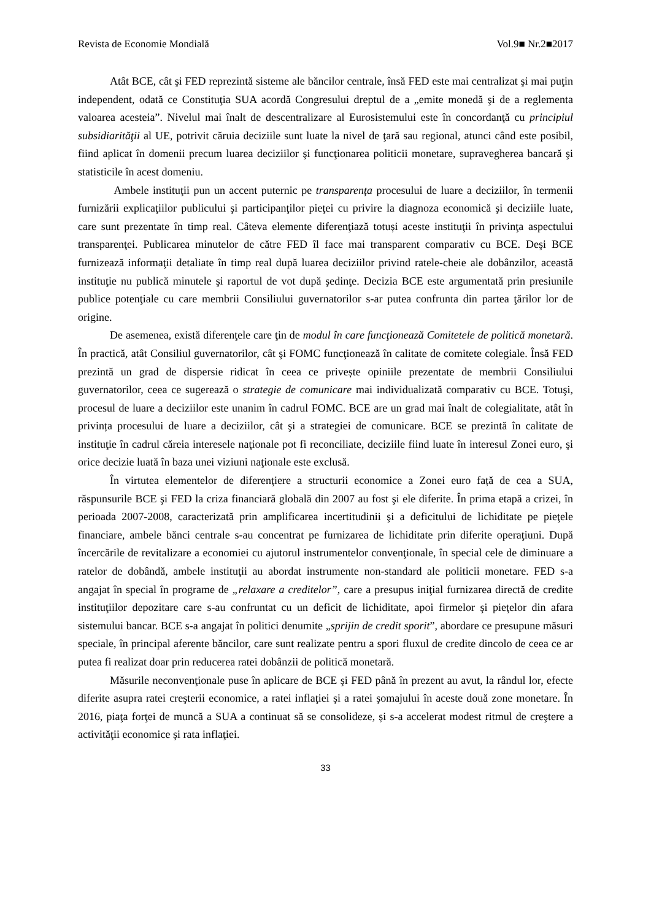Revista de Economie Mondială Vol.9■ Nr.2■2017
Atât BCE, cât şi FED reprezintă sisteme ale băncilor centrale, însă FED este mai centralizat şi mai puţin independent, odată ce Constituţia SUA acordă Congresului dreptul de a „emite monedă şi de a reglementa valoarea acesteia”. Nivelul mai înalt de descentralizare al Eurosistemului este în concordanţă cu principiul subsidiarităţii al UE, potrivit căruia deciziile sunt luate la nivel de ţară sau regional, atunci când este posibil, fiind aplicat în domenii precum luarea deciziilor şi funcţionarea politicii monetare, supravegherea bancară şi statisticile în acest domeniu.
Ambele instituţii pun un accent puternic pe transparenţa procesului de luare a deciziilor, în termenii furnizării explicaţiilor publicului şi participanţilor pieţei cu privire la diagnoza economică şi deciziile luate, care sunt prezentate în timp real. Câteva elemente diferenţiază totuși aceste instituţii în privinţa aspectului transparenţei. Publicarea minutelor de către FED îl face mai transparent comparativ cu BCE. Deşi BCE furnizează informaţii detaliate în timp real după luarea deciziilor privind ratele-cheie ale dobânzilor, această instituţie nu publică minutele şi raportul de vot după şedinţe. Decizia BCE este argumentată prin presiunile publice potenţiale cu care membrii Consiliului guvernatorilor s-ar putea confrunta din partea ţărilor lor de origine.
De asemenea, există diferenţele care ţin de modul în care funcţionează Comitetele de politică monetară. În practică, atât Consiliul guvernatorilor, cât şi FOMC funcţionează în calitate de comitete colegiale. Însă FED prezintă un grad de dispersie ridicat în ceea ce privește opiniile prezentate de membrii Consiliului guvernatorilor, ceea ce sugerează o strategie de comunicare mai individualizată comparativ cu BCE. Totuşi, procesul de luare a deciziilor este unanim în cadrul FOMC. BCE are un grad mai înalt de colegialitate, atât în privința procesului de luare a deciziilor, cât şi a strategiei de comunicare. BCE se prezintă în calitate de instituţie în cadrul căreia interesele naţionale pot fi reconciliate, deciziile fiind luate în interesul Zonei euro, şi orice decizie luată în baza unei viziuni naţionale este exclusă.
În virtutea elementelor de diferenţiere a structurii economice a Zonei euro față de cea a SUA, răspunsurile BCE şi FED la criza financiară globală din 2007 au fost şi ele diferite. În prima etapă a crizei, în perioada 2007-2008, caracterizată prin amplificarea incertitudinii şi a deficitului de lichiditate pe pieţele financiare, ambele bănci centrale s-au concentrat pe furnizarea de lichiditate prin diferite operaţiuni. După încercările de revitalizare a economiei cu ajutorul instrumentelor convenţionale, în special cele de diminuare a ratelor de dobândă, ambele instituţii au abordat instrumente non-standard ale politicii monetare. FED s-a angajat în special în programe de „relaxare a creditelor”, care a presupus iniţial furnizarea directă de credite instituţiilor depozitare care s-au confruntat cu un deficit de lichiditate, apoi firmelor şi pieţelor din afara sistemului bancar. BCE s-a angajat în politici denumite „sprijin de credit sporit”, abordare ce presupune măsuri speciale, în principal aferente băncilor, care sunt realizate pentru a spori fluxul de credite dincolo de ceea ce ar putea fi realizat doar prin reducerea ratei dobânzii de politică monetară.
Măsurile neconvenţionale puse în aplicare de BCE şi FED până în prezent au avut, la rândul lor, efecte diferite asupra ratei creşterii economice, a ratei inflaţiei şi a ratei şomajului în aceste două zone monetare. În 2016, piaţa forţei de muncă a SUA a continuat să se consolideze, și s-a accelerat modest ritmul de creştere a activităţii economice şi rata inflaţiei.
33